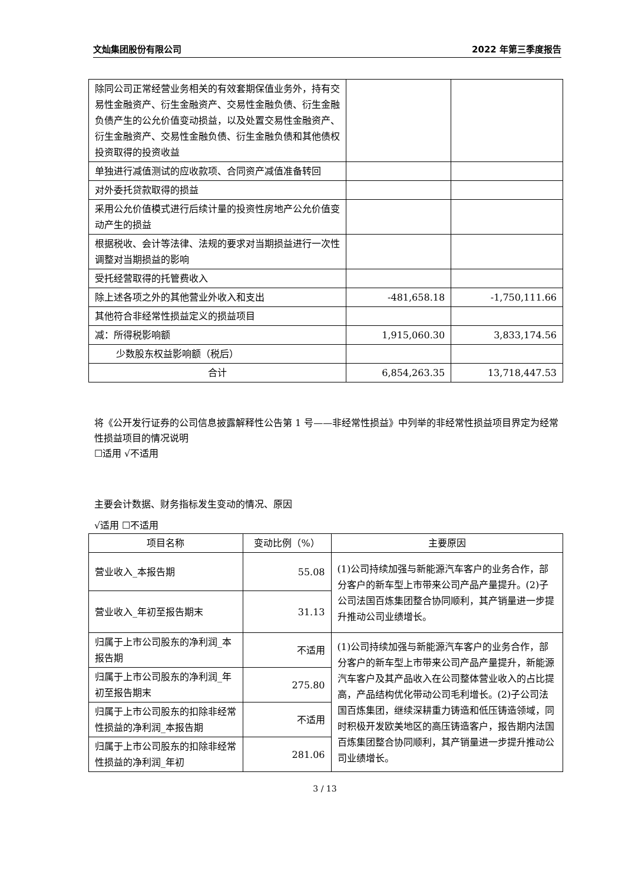文灿集团股份有限公司 2022 年第三季度报告
| 除同公司正常经营业务相关的有效套期保值业务外，持有交易性金融资产、衍生金融资产、交易性金融负债、衍生金融负债产生的公允价值变动损益，以及处置交易性金融资产、衍生金融资产、交易性金融负债、衍生金融负债和其他债权投资取得的投资收益 | | |
| 单独进行减值测试的应收款项、合同资产减值准备转回 | | |
| 对外委托贷款取得的损益 | | |
| 采用公允价值模式进行后续计量的投资性房地产公允价值变动产生的损益 | | |
| 根据税收、会计等法律、法规的要求对当期损益进行一次性调整对当期损益的影响 | | |
| 受托经营取得的托管费收入 | | |
| 除上述各项之外的其他营业外收入和支出 | -481,658.18 | -1,750,111.66 |
| 其他符合非经常性损益定义的损益项目 | | |
| 减：所得税影响额 | 1,915,060.30 | 3,833,174.56 |
| 少数股东权益影响额（税后） | | |
| 合计 | 6,854,263.35 | 13,718,447.53 |
将《公开发行证券的公司信息披露解释性公告第 1 号——非经常性损益》中列举的非经常性损益项目界定为经常性损益项目的情况说明
☐适用 √不适用
主要会计数据、财务指标发生变动的情况、原因
√适用 ☐不适用
| 项目名称 | 变动比例（%） | 主要原因 |
| --- | --- | --- |
| 营业收入_本报告期 | 55.08 | (1)公司持续加强与新能源汽车客户的业务合作，部分客户的新车型上市带来公司产品产量提升。(2)子公司法国百炼集团整合协同顺利，其产销量进一步提升推动公司业绩增长。 |
| 营业收入_年初至报告期末 | 31.13 | |
| 归属于上市公司股东的净利润_本报告期 | 不适用 | (1)公司持续加强与新能源汽车客户的业务合作，部分客户的新车型上市带来公司产品产量提升，新能源汽车客户及其产品收入在公司整体营业收入的占比提高，产品结构优化带动公司毛利增长。(2)子公司法国百炼集团，继续深耕重力铸造和低压铸造领域，同时积极开发欧美地区的高压铸造客户，报告期内法国百炼集团整合协同顺利，其产销量进一步提升推动公司业绩增长。 |
| 归属于上市公司股东的净利润_年初至报告期末 | 275.80 | |
| 归属于上市公司股东的扣除非经常性损益的净利润_本报告期 | 不适用 | |
| 归属于上市公司股东的扣除非经常性损益的净利润_年初 | 281.06 | |
3 / 13